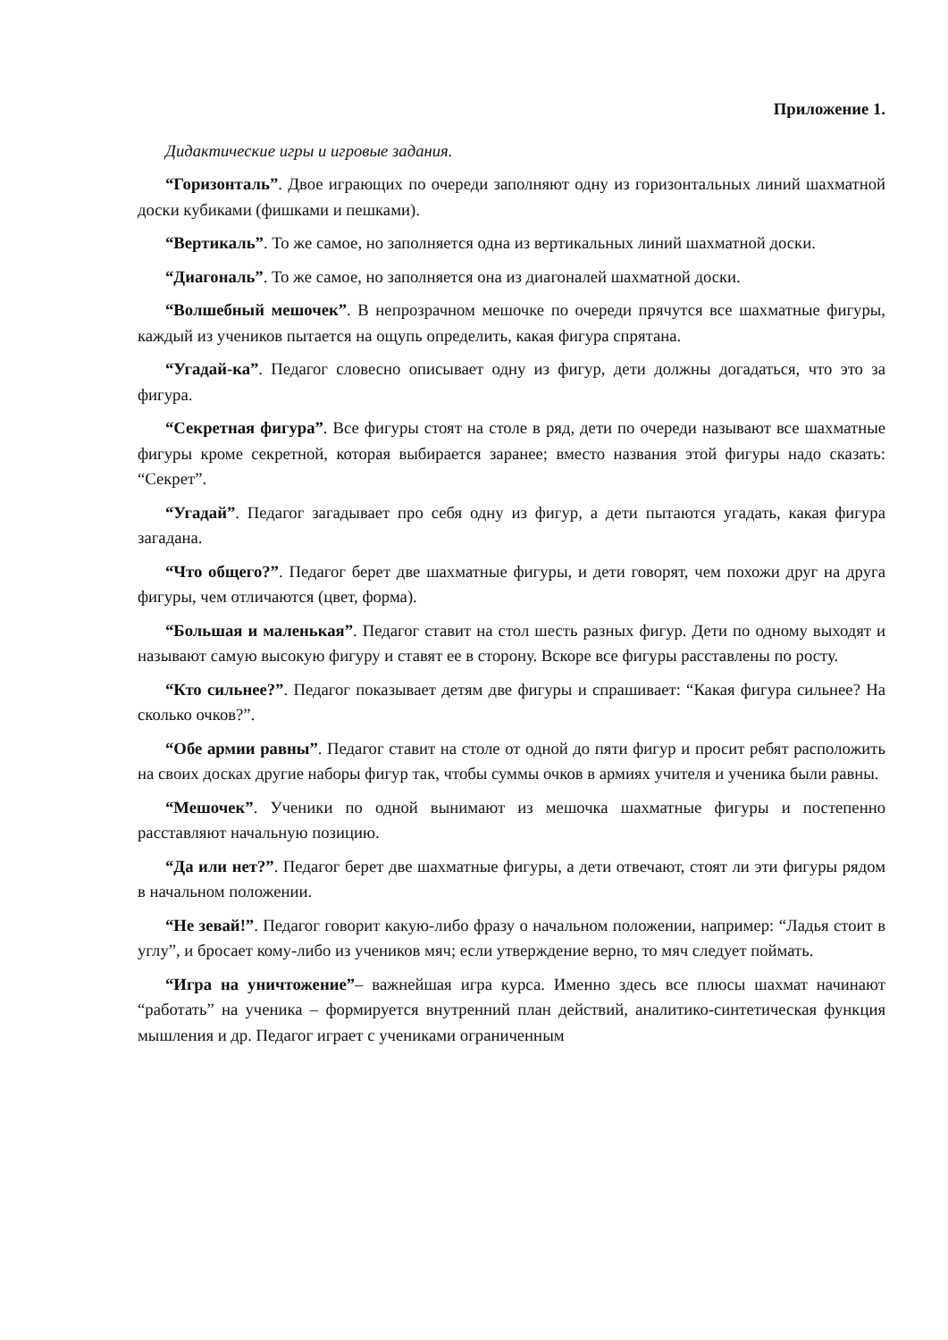Приложение 1.
Дидактические игры и игровые задания.
“Горизонталь”. Двое играющих по очереди заполняют одну из горизонтальных линий шахматной доски кубиками (фишками и пешками).
“Вертикаль”. То же самое, но заполняется одна из вертикальных линий шахматной доски.
“Диагональ”. То же самое, но заполняется она из диагоналей шахматной доски.
“Волшебный мешочек”. В непрозрачном мешочке по очереди прячутся все шахматные фигуры, каждый из учеников пытается на ощупь определить, какая фигура спрятана.
“Угадай-ка”. Педагог словесно описывает одну из фигур, дети должны догадаться, что это за фигура.
“Секретная фигура”. Все фигуры стоят на столе в ряд, дети по очереди называют все шахматные фигуры кроме секретной, которая выбирается заранее; вместо названия этой фигуры надо сказать: “Секрет”.
“Угадай”. Педагог загадывает про себя одну из фигур, а дети пытаются угадать, какая фигура загадана.
“Что общего?”. Педагог берет две шахматные фигуры, и дети говорят, чем похожи друг на друга фигуры, чем отличаются (цвет, форма).
“Большая и маленькая”. Педагог ставит на стол шесть разных фигур. Дети по одному выходят и называют самую высокую фигуру и ставят ее в сторону. Вскоре все фигуры расставлены по росту.
“Кто сильнее?”. Педагог показывает детям две фигуры и спрашивает: “Какая фигура сильнее? На сколько очков?”.
“Обе армии равны”. Педагог ставит на столе от одной до пяти фигур и просит ребят расположить на своих досках другие наборы фигур так, чтобы суммы очков в армиях учителя и ученика были равны.
“Мешочек”. Ученики по одной вынимают из мешочка шахматные фигуры и постепенно расставляют начальную позицию.
“Да или нет?”. Педагог берет две шахматные фигуры, а дети отвечают, стоят ли эти фигуры рядом в начальном положении.
“Не зевай!”. Педагог говорит какую-либо фразу о начальном положении, например: “Ладья стоит в углу”, и бросает кому-либо из учеников мяч; если утверждение верно, то мяч следует поймать.
“Игра на уничтожение”– важнейшая игра курса. Именно здесь все плюсы шахмат начинают “работать” на ученика – формируется внутренний план действий, аналитико-синтетическая функция мышления и др. Педагог играет с учениками ограниченным